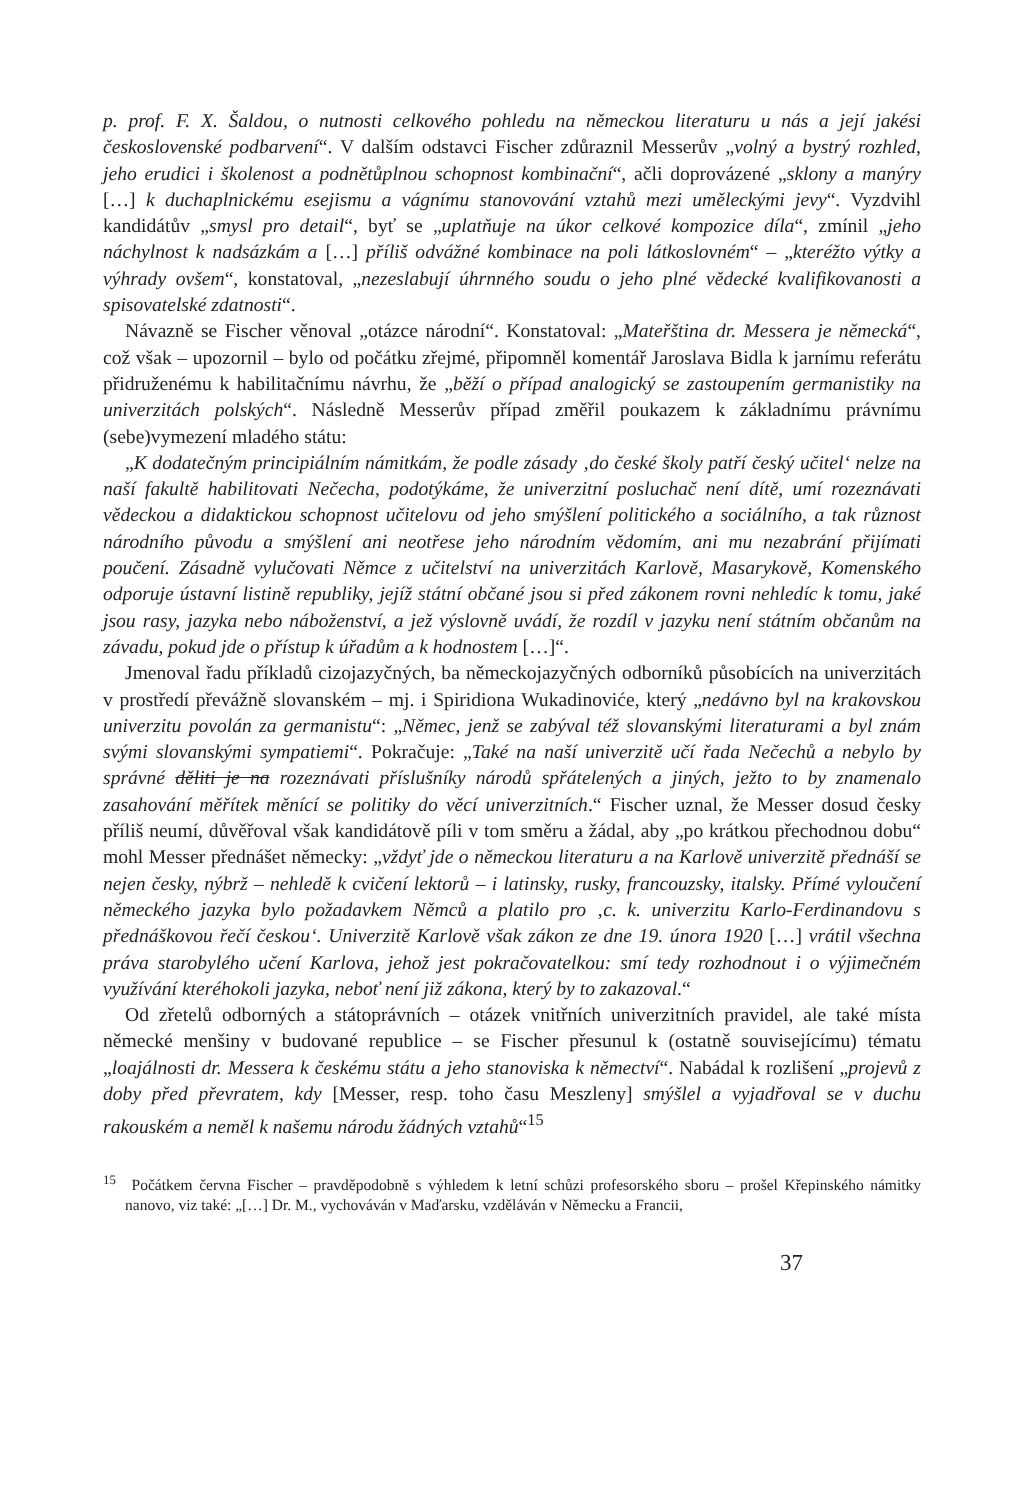p. prof. F. X. Šaldou, o nutnosti celkového pohledu na německou literaturu u nás a její jakési československé podbarvení“. V dalším odstavci Fischer zdůraznil Messerův „volný a bystrý rozhled, jeho erudici i školenost a podnětůplnou schopnost kombinační“, ačli doprovázené „sklony a manýry […] k duchaplnickému esejismu a vágnímu stanovování vztahů mezi uměleckými jevy“. Vyzdvihl kandidátův „smysl pro detail“, byť se „uplatňuje na úkor celkové kompozice díla“, zmínil „jeho náchylnost k nadsázkám a […] příliš odvážné kombinace na poli látkoslovném“ – „kteréžto výtky a výhrady ovšem“, konstatoval, „nezeslabují úhrnného soudu o jeho plné vědecké kvalifikovanosti a spisovatelské zdatnosti“.
Návazně se Fischer věnoval „otázce národní“. Konstatoval: „Mateřština dr. Messera je německá“, což však – upozornil – bylo od počátku zřejmé, připomněl komentář Jaroslava Bidla k jarnímu referátu přidruženému k habilitačnímu návrhu, že „běží o případ analogický se zastoupením germanistiky na univerzitách polských“. Následně Messerův případ změřil poukazem k základnímu právnímu (sebe)vymezení mladého státu:
„K dodatečným principiálním námitkám, že podle zásady ‚do české školy patří český učitel‘ nelze na naší fakultě habilitovati Nečecha, podotýkáme, že univerzitní posluchač není dítě, umí rozeznávati vědeckou a didaktickou schopnost učitelovu od jeho smýšlení politického a sociálního, a tak různost národního původu a smýšlení ani neotřese jeho národním vědomím, ani mu nezabrání přijímati poučení. Zásadně vylučovati Němce z učitelství na univerzitách Karlově, Masarykově, Komenského odporuje ústavní listině republiky, jejíž státní občané jsou si před zákonem rovni nehledíc k tomu, jaké jsou rasy, jazyka nebo náboženství, a jež výslovně uvádí, že rozdíl v jazyku není státním občanům na závadu, pokud jde o přístup k úřadům a k hodnostem […]“.
Jmenoval řadu příkladů cizojazyčných, ba německojazyčných odborníků působících na univerzitách v prostředí převážně slovanském – mj. i Spiridiona Wukadinoviće, který „nedávno byl na krakovskou univerzitu povolán za germanistu“: „Němec, jenž se zabýval též slovanskými literaturami a byl znám svými slovanskými sympatiemi“. Pokračuje: „Také na naší univerzitě učí řada Nečechů a nebylo by správné děliti je na rozeznávati příslušníky národů spřátelených a jiných, ježto to by znamenalo zasahování měřítek měnící se politiky do věcí univerzitních.“ Fischer uznal, že Messer dosud česky příliš neumí, důvěřoval však kandidátově píli v tom směru a žádal, aby „po krátkou přechodnou dobu“ mohl Messer přednášet německy: „vždyť jde o německou literaturu a na Karlově univerzitě přednáší se nejen česky, nýbrž – nehledě k cvičení lektorů – i latinsky, rusky, francouzsky, italsky. Přímé vyloučení německého jazyka bylo požadavkem Němců a platilo pro ‚c. k. univerzitu Karlo-Ferdinandovu s přednáškovou řečí českou‘. Univerzitě Karlově však zákon ze dne 19. února 1920 […] vrátil všechna práva starobylého učení Karlova, jehož jest pokračovatelkou: smí tedy rozhodnout i o výjimečném využívání kteréhokoli jazyka, neboť není již zákona, který by to zakazoval.“
Od zřetelů odborných a státoprávních – otázek vnitřních univerzitních pravidel, ale také místa německé menšiny v budované republice – se Fischer přesunul k (ostatně souvisejícímu) tématu „loajálnosti dr. Messera k českému státu a jeho stanoviska k němectví“. Nabádal k rozlišení „projevů z doby před převratem, kdy [Messer, resp. toho času Meszleny] smýšlel a vyjadřoval se v duchu rakouském a neměl k našemu národu žádných vztahů“<sup>15</sup>
<sup>15</sup> Počátkem června Fischer – pravděpodobně s výhledem k letní schůzi profesorského sboru – prošel Křepinského námitky nanovo, viz také: „[…] Dr. M., vychováván v Maďarsku, vzděláván v Německu a Francii,
37